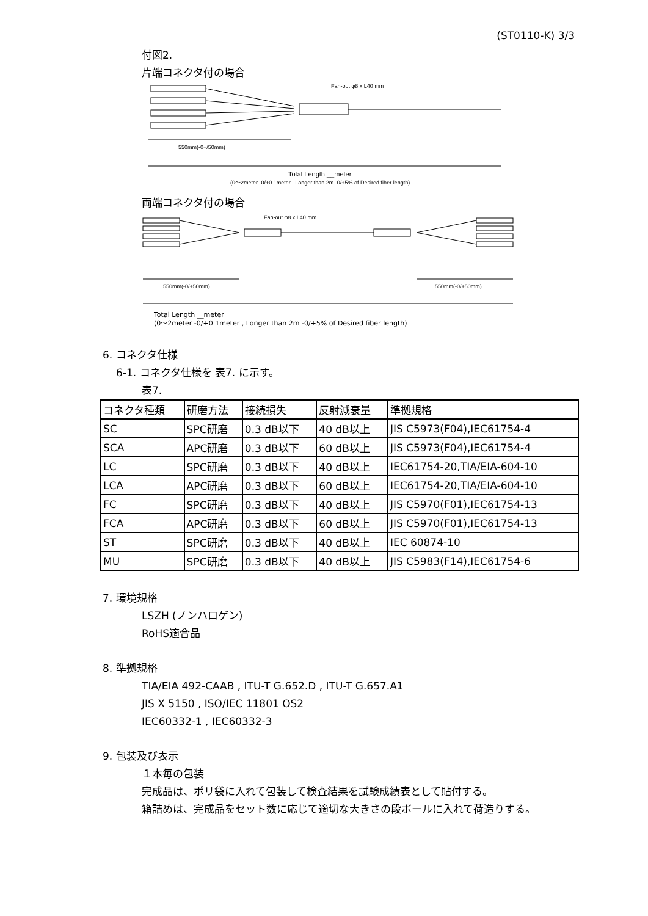(ST0110-K) 3/3
付図2.
片端コネクタ付の場合
Fan-out φ8 x L40 mm
550mm(-0+/50mm)
Total Length __meter
(0～2meter -0/+0.1meter , Longer than 2m -0/+5% of Desired fiber length)
両端コネクタ付の場合
Fan-out φ8 x L40 mm
550mm(-0/+50mm)
550mm(-0/+50mm)
Total Length __meter
(0～2meter -0/+0.1meter , Longer than 2m -0/+5% of Desired fiber length)
6. コネクタ仕様
6-1. コネクタ仕様を 表7. に示す。
表7.
| コネクタ種類 | 研磨方法 | 接続損失 | 反射減衰量 | 準拠規格 |
| SC | SPC研磨 | 0.3 dB以下 | 40 dB以上 | JIS C5973(F04),IEC61754-4 |
| SCA | APC研磨 | 0.3 dB以下 | 60 dB以上 | JIS C5973(F04),IEC61754-4 |
| LC | SPC研磨 | 0.3 dB以下 | 40 dB以上 | IEC61754-20,TIA/EIA-604-10 |
| LCA | APC研磨 | 0.3 dB以下 | 60 dB以上 | IEC61754-20,TIA/EIA-604-10 |
| FC | SPC研磨 | 0.3 dB以下 | 40 dB以上 | JIS C5970(F01),IEC61754-13 |
| FCA | APC研磨 | 0.3 dB以下 | 60 dB以上 | JIS C5970(F01),IEC61754-13 |
| ST | SPC研磨 | 0.3 dB以下 | 40 dB以上 | IEC 60874-10 |
| MU | SPC研磨 | 0.3 dB以下 | 40 dB以上 | JIS C5983(F14),IEC61754-6 |
7. 環境規格
LSZH (ノンハロゲン)
RoHS適合品
8. 準拠規格
TIA/EIA 492-CAAB , ITU-T G.652.D , ITU-T G.657.A1
JIS X 5150 , ISO/IEC 11801 OS2
IEC60332-1 , IEC60332-3
9. 包装及び表示
１本毎の包装
完成品は、ポリ袋に入れて包装して検査結果を試験成績表として貼付する。
箱詰めは、完成品をセット数に応じて適切な大きさの段ボールに入れて荷造りする。